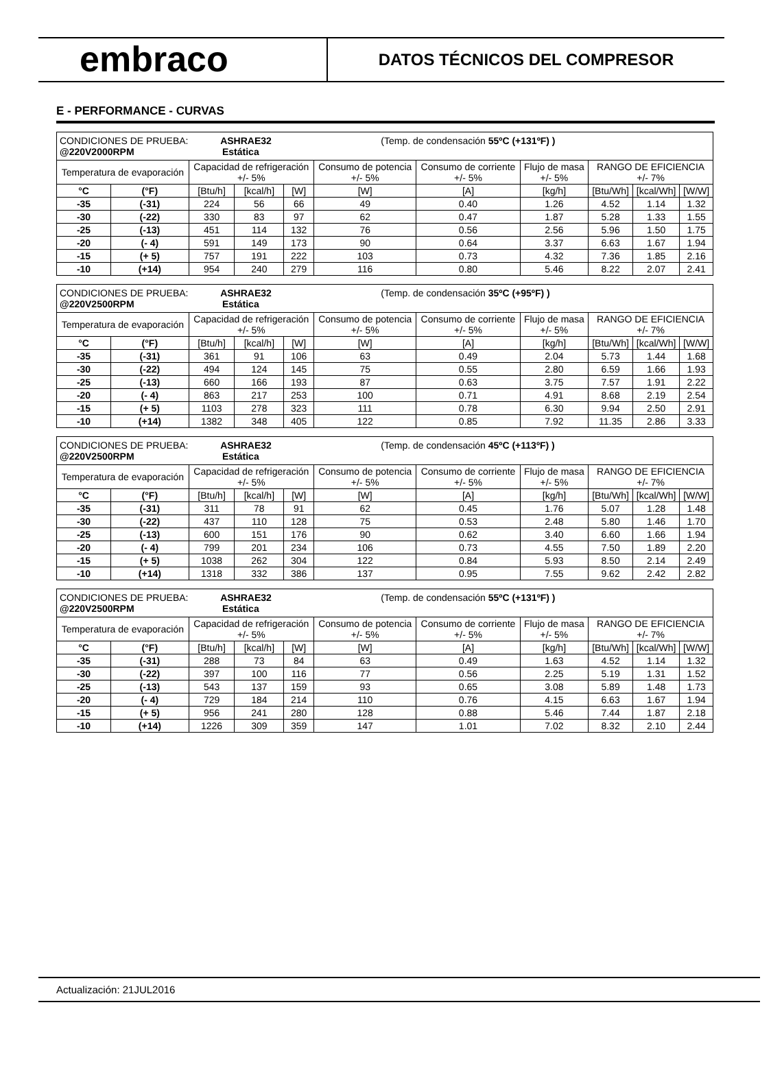embraco
DATOS TÉCNICOS DEL COMPRESOR
E - PERFORMANCE - CURVAS
| CONDICIONES DE PRUEBA: ASHRAE32 (Temp. de condensación 55ºC (+131ºF) ) @220V2000RPM Estática | | | | | | | | | | |
| Temperatura de evaporación | | Capacidad de refrigeración +/- 5% | | | Consumo de potencia +/- 5% | Consumo de corriente +/- 5% | Flujo de masa +/- 5% | RANGO DE EFICIENCIA +/- 7% | | |
| °C | (°F) | [Btu/h] | [kcal/h] | [W] | [W] | [A] | [kg/h] | [Btu/Wh] | [kcal/Wh] | [W/W] |
| -35 | (-31) | 224 | 56 | 66 | 49 | 0.40 | 1.26 | 4.52 | 1.14 | 1.32 |
| -30 | (-22) | 330 | 83 | 97 | 62 | 0.47 | 1.87 | 5.28 | 1.33 | 1.55 |
| -25 | (-13) | 451 | 114 | 132 | 76 | 0.56 | 2.56 | 5.96 | 1.50 | 1.75 |
| -20 | (- 4) | 591 | 149 | 173 | 90 | 0.64 | 3.37 | 6.63 | 1.67 | 1.94 |
| -15 | (+ 5) | 757 | 191 | 222 | 103 | 0.73 | 4.32 | 7.36 | 1.85 | 2.16 |
| -10 | (+14) | 954 | 240 | 279 | 116 | 0.80 | 5.46 | 8.22 | 2.07 | 2.41 |
| CONDICIONES DE PRUEBA: ASHRAE32 (Temp. de condensación 35ºC (+95ºF) ) @220V2500RPM Estática | | | | | | | | | | |
| Temperatura de evaporación | | Capacidad de refrigeración +/- 5% | | | Consumo de potencia +/- 5% | Consumo de corriente +/- 5% | Flujo de masa +/- 5% | RANGO DE EFICIENCIA +/- 7% | | |
| °C | (°F) | [Btu/h] | [kcal/h] | [W] | [W] | [A] | [kg/h] | [Btu/Wh] | [kcal/Wh] | [W/W] |
| -35 | (-31) | 361 | 91 | 106 | 63 | 0.49 | 2.04 | 5.73 | 1.44 | 1.68 |
| -30 | (-22) | 494 | 124 | 145 | 75 | 0.55 | 2.80 | 6.59 | 1.66 | 1.93 |
| -25 | (-13) | 660 | 166 | 193 | 87 | 0.63 | 3.75 | 7.57 | 1.91 | 2.22 |
| -20 | (- 4) | 863 | 217 | 253 | 100 | 0.71 | 4.91 | 8.68 | 2.19 | 2.54 |
| -15 | (+ 5) | 1103 | 278 | 323 | 111 | 0.78 | 6.30 | 9.94 | 2.50 | 2.91 |
| -10 | (+14) | 1382 | 348 | 405 | 122 | 0.85 | 7.92 | 11.35 | 2.86 | 3.33 |
| CONDICIONES DE PRUEBA: ASHRAE32 (Temp. de condensación 45ºC (+113ºF) ) @220V2500RPM Estática | | | | | | | | | | |
| Temperatura de evaporación | | Capacidad de refrigeración +/- 5% | | | Consumo de potencia +/- 5% | Consumo de corriente +/- 5% | Flujo de masa +/- 5% | RANGO DE EFICIENCIA +/- 7% | | |
| °C | (°F) | [Btu/h] | [kcal/h] | [W] | [W] | [A] | [kg/h] | [Btu/Wh] | [kcal/Wh] | [W/W] |
| -35 | (-31) | 311 | 78 | 91 | 62 | 0.45 | 1.76 | 5.07 | 1.28 | 1.48 |
| -30 | (-22) | 437 | 110 | 128 | 75 | 0.53 | 2.48 | 5.80 | 1.46 | 1.70 |
| -25 | (-13) | 600 | 151 | 176 | 90 | 0.62 | 3.40 | 6.60 | 1.66 | 1.94 |
| -20 | (- 4) | 799 | 201 | 234 | 106 | 0.73 | 4.55 | 7.50 | 1.89 | 2.20 |
| -15 | (+ 5) | 1038 | 262 | 304 | 122 | 0.84 | 5.93 | 8.50 | 2.14 | 2.49 |
| -10 | (+14) | 1318 | 332 | 386 | 137 | 0.95 | 7.55 | 9.62 | 2.42 | 2.82 |
| CONDICIONES DE PRUEBA: ASHRAE32 (Temp. de condensación 55ºC (+131ºF) ) @220V2500RPM Estática | | | | | | | | | | |
| Temperatura de evaporación | | Capacidad de refrigeración +/- 5% | | | Consumo de potencia +/- 5% | Consumo de corriente +/- 5% | Flujo de masa +/- 5% | RANGO DE EFICIENCIA +/- 7% | | |
| °C | (°F) | [Btu/h] | [kcal/h] | [W] | [W] | [A] | [kg/h] | [Btu/Wh] | [kcal/Wh] | [W/W] |
| -35 | (-31) | 288 | 73 | 84 | 63 | 0.49 | 1.63 | 4.52 | 1.14 | 1.32 |
| -30 | (-22) | 397 | 100 | 116 | 77 | 0.56 | 2.25 | 5.19 | 1.31 | 1.52 |
| -25 | (-13) | 543 | 137 | 159 | 93 | 0.65 | 3.08 | 5.89 | 1.48 | 1.73 |
| -20 | (- 4) | 729 | 184 | 214 | 110 | 0.76 | 4.15 | 6.63 | 1.67 | 1.94 |
| -15 | (+ 5) | 956 | 241 | 280 | 128 | 0.88 | 5.46 | 7.44 | 1.87 | 2.18 |
| -10 | (+14) | 1226 | 309 | 359 | 147 | 1.01 | 7.02 | 8.32 | 2.10 | 2.44 |
Actualización: 21JUL2016